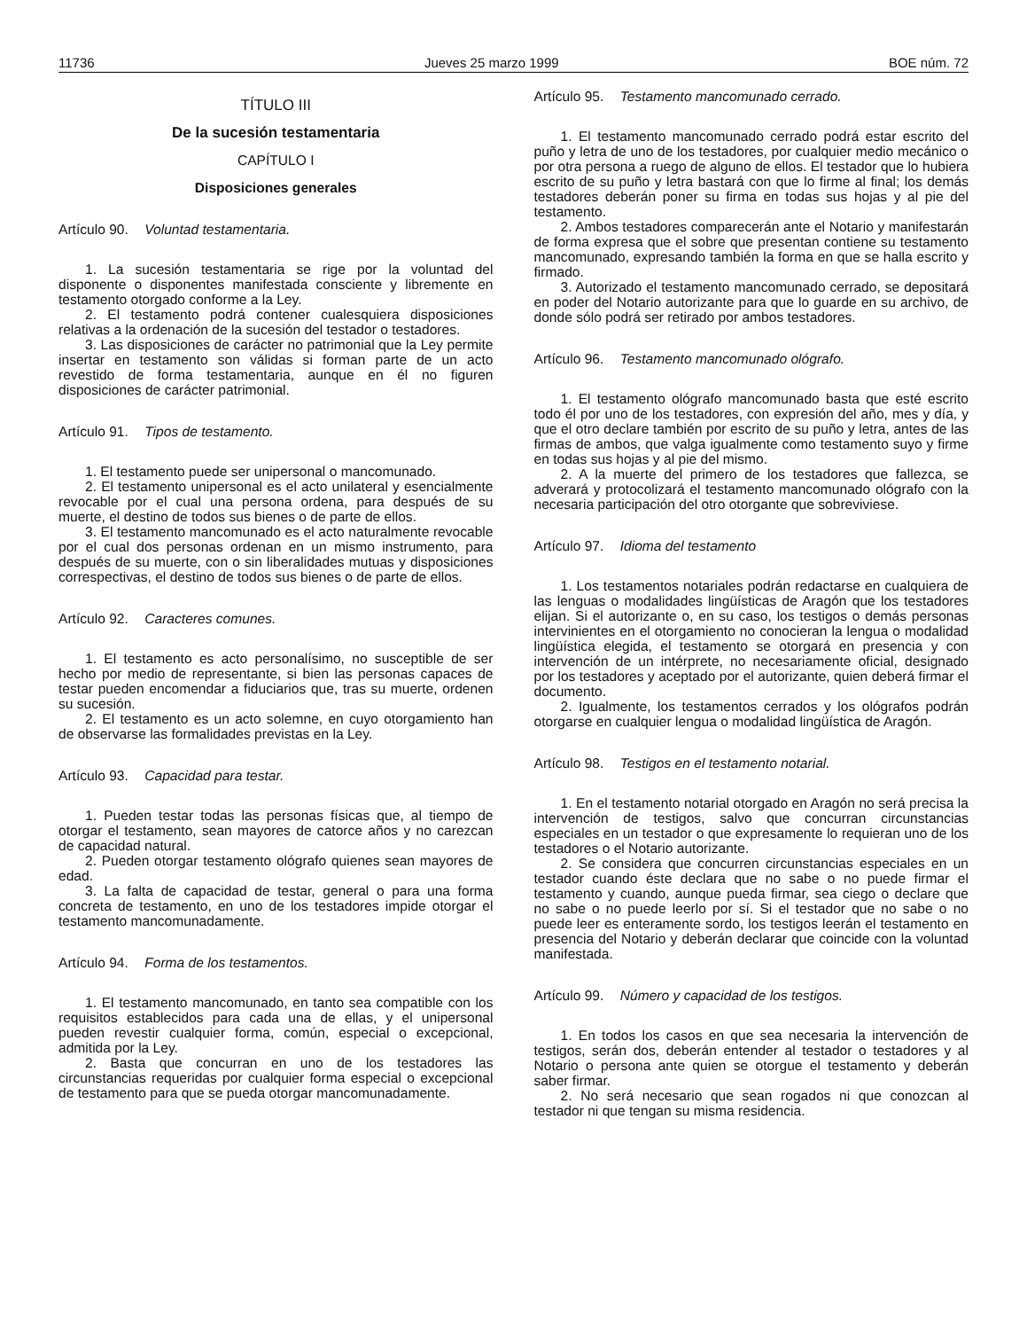11736 Jueves 25 marzo 1999 BOE núm. 72
TÍTULO III
De la sucesión testamentaria
CAPÍTULO I
Disposiciones generales
Artículo 90. Voluntad testamentaria.
1. La sucesión testamentaria se rige por la voluntad del disponente o disponentes manifestada consciente y libremente en testamento otorgado conforme a la Ley.
2. El testamento podrá contener cualesquiera disposiciones relativas a la ordenación de la sucesión del testador o testadores.
3. Las disposiciones de carácter no patrimonial que la Ley permite insertar en testamento son válidas si forman parte de un acto revestido de forma testamentaria, aunque en él no figuren disposiciones de carácter patrimonial.
Artículo 91. Tipos de testamento.
1. El testamento puede ser unipersonal o mancomunado.
2. El testamento unipersonal es el acto unilateral y esencialmente revocable por el cual una persona ordena, para después de su muerte, el destino de todos sus bienes o de parte de ellos.
3. El testamento mancomunado es el acto naturalmente revocable por el cual dos personas ordenan en un mismo instrumento, para después de su muerte, con o sin liberalidades mutuas y disposiciones correspectivas, el destino de todos sus bienes o de parte de ellos.
Artículo 92. Caracteres comunes.
1. El testamento es acto personalísimo, no susceptible de ser hecho por medio de representante, si bien las personas capaces de testar pueden encomendar a fiduciarios que, tras su muerte, ordenen su sucesión.
2. El testamento es un acto solemne, en cuyo otorgamiento han de observarse las formalidades previstas en la Ley.
Artículo 93. Capacidad para testar.
1. Pueden testar todas las personas físicas que, al tiempo de otorgar el testamento, sean mayores de catorce años y no carezcan de capacidad natural.
2. Pueden otorgar testamento ológrafo quienes sean mayores de edad.
3. La falta de capacidad de testar, general o para una forma concreta de testamento, en uno de los testadores impide otorgar el testamento mancomunadamente.
Artículo 94. Forma de los testamentos.
1. El testamento mancomunado, en tanto sea compatible con los requisitos establecidos para cada una de ellas, y el unipersonal pueden revestir cualquier forma, común, especial o excepcional, admitida por la Ley.
2. Basta que concurran en uno de los testadores las circunstancias requeridas por cualquier forma especial o excepcional de testamento para que se pueda otorgar mancomunadamente.
Artículo 95. Testamento mancomunado cerrado.
1. El testamento mancomunado cerrado podrá estar escrito del puño y letra de uno de los testadores, por cualquier medio mecánico o por otra persona a ruego de alguno de ellos. El testador que lo hubiera escrito de su puño y letra bastará con que lo firme al final; los demás testadores deberán poner su firma en todas sus hojas y al pie del testamento.
2. Ambos testadores comparecerán ante el Notario y manifestarán de forma expresa que el sobre que presentan contiene su testamento mancomunado, expresando también la forma en que se halla escrito y firmado.
3. Autorizado el testamento mancomunado cerrado, se depositará en poder del Notario autorizante para que lo guarde en su archivo, de donde sólo podrá ser retirado por ambos testadores.
Artículo 96. Testamento mancomunado ológrafo.
1. El testamento ológrafo mancomunado basta que esté escrito todo él por uno de los testadores, con expresión del año, mes y día, y que el otro declare también por escrito de su puño y letra, antes de las firmas de ambos, que valga igualmente como testamento suyo y firme en todas sus hojas y al pie del mismo.
2. A la muerte del primero de los testadores que fallezca, se adverará y protocolizará el testamento mancomunado ológrafo con la necesaria participación del otro otorgante que sobreviviese.
Artículo 97. Idioma del testamento
1. Los testamentos notariales podrán redactarse en cualquiera de las lenguas o modalidades lingüísticas de Aragón que los testadores elijan. Si el autorizante o, en su caso, los testigos o demás personas intervinientes en el otorgamiento no conocieran la lengua o modalidad lingüística elegida, el testamento se otorgará en presencia y con intervención de un intérprete, no necesariamente oficial, designado por los testadores y aceptado por el autorizante, quien deberá firmar el documento.
2. Igualmente, los testamentos cerrados y los ológrafos podrán otorgarse en cualquier lengua o modalidad lingüística de Aragón.
Artículo 98. Testigos en el testamento notarial.
1. En el testamento notarial otorgado en Aragón no será precisa la intervención de testigos, salvo que concurran circunstancias especiales en un testador o que expresamente lo requieran uno de los testadores o el Notario autorizante.
2. Se considera que concurren circunstancias especiales en un testador cuando éste declara que no sabe o no puede firmar el testamento y cuando, aunque pueda firmar, sea ciego o declare que no sabe o no puede leerlo por sí. Si el testador que no sabe o no puede leer es enteramente sordo, los testigos leerán el testamento en presencia del Notario y deberán declarar que coincide con la voluntad manifestada.
Artículo 99. Número y capacidad de los testigos.
1. En todos los casos en que sea necesaria la intervención de testigos, serán dos, deberán entender al testador o testadores y al Notario o persona ante quien se otorgue el testamento y deberán saber firmar.
2. No será necesario que sean rogados ni que conozcan al testador ni que tengan su misma residencia.